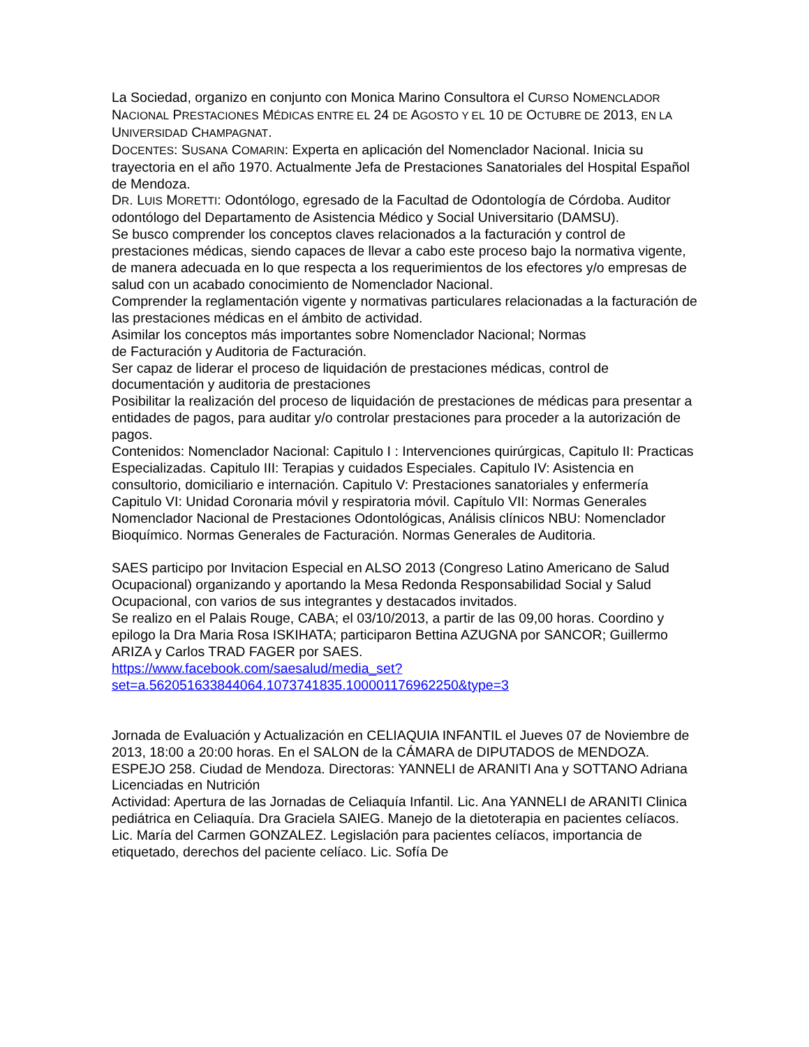La Sociedad, organizo en conjunto con Monica Marino Consultora el CURSO NOMENCLADOR NACIONAL PRESTACIONES MÉDICAS ENTRE EL 24 DE AGOSTO Y EL 10 DE OCTUBRE DE 2013, EN LA UNIVERSIDAD CHAMPAGNAT.
DOCENTES: SUSANA COMARIN: Experta en aplicación del Nomenclador Nacional. Inicia su trayectoria en el año 1970. Actualmente Jefa de Prestaciones Sanatoriales del Hospital Español de Mendoza.
DR. LUIS MORETTI: Odontólogo, egresado de la Facultad de Odontología de Córdoba. Auditor odontólogo del Departamento de Asistencia Médico y Social Universitario (DAMSU).
Se busco comprender los conceptos claves relacionados a la facturación y control de prestaciones médicas, siendo capaces de llevar a cabo este proceso bajo la normativa vigente, de manera adecuada en lo que respecta a los requerimientos de los efectores y/o empresas de salud con un acabado conocimiento de Nomenclador Nacional.
Comprender la reglamentación vigente y normativas particulares relacionadas a la facturación de las prestaciones médicas en el ámbito de actividad.
Asimilar los conceptos más importantes sobre Nomenclador Nacional; Normas
de Facturación y Auditoria de Facturación.
Ser capaz de liderar el proceso de liquidación de prestaciones médicas, control de documentación y auditoria de prestaciones
Posibilitar la realización del proceso de liquidación de prestaciones de médicas para presentar a entidades de pagos, para auditar y/o controlar prestaciones para proceder a la autorización de pagos.
Contenidos: Nomenclador Nacional: Capitulo I : Intervenciones quirúrgicas, Capitulo II: Practicas Especializadas. Capitulo III: Terapias y cuidados Especiales. Capitulo IV: Asistencia en consultorio, domiciliario e internación. Capitulo V: Prestaciones sanatoriales y enfermería
Capitulo VI: Unidad Coronaria móvil y respiratoria móvil. Capítulo VII: Normas Generales Nomenclador Nacional de Prestaciones Odontológicas, Análisis clínicos NBU: Nomenclador Bioquímico. Normas Generales de Facturación. Normas Generales de Auditoria.
SAES participo por Invitacion Especial en ALSO 2013 (Congreso Latino Americano de Salud Ocupacional) organizando y aportando la Mesa Redonda Responsabilidad Social y Salud Ocupacional, con varios de sus integrantes y destacados invitados.
Se realizo en el Palais Rouge, CABA; el 03/10/2013, a partir de las 09,00 horas. Coordino y epilogo la Dra Maria Rosa ISKIHATA; participaron Bettina AZUGNA por SANCOR; Guillermo ARIZA y Carlos TRAD FAGER por SAES.
https://www.facebook.com/saesalud/media_set?set=a.562051633844064.1073741835.100001176962250&type=3
Jornada de Evaluación y Actualización en CELIAQUIA INFANTIL el Jueves 07 de Noviembre de 2013, 18:00 a 20:00 horas. En el SALON de la CÁMARA de DIPUTADOS de MENDOZA.
ESPEJO 258. Ciudad de Mendoza. Directoras: YANNELI de ARANITI Ana y SOTTANO Adriana
Licenciadas en Nutrición
Actividad: Apertura de las Jornadas de Celiaquía Infantil. Lic. Ana YANNELI de ARANITI Clinica pediátrica en Celiaquía. Dra Graciela SAIEG. Manejo de la dietoterapia en pacientes celíacos. Lic. María del Carmen GONZALEZ. Legislación para pacientes celíacos, importancia de etiquetado, derechos del paciente celíaco. Lic. Sofía De